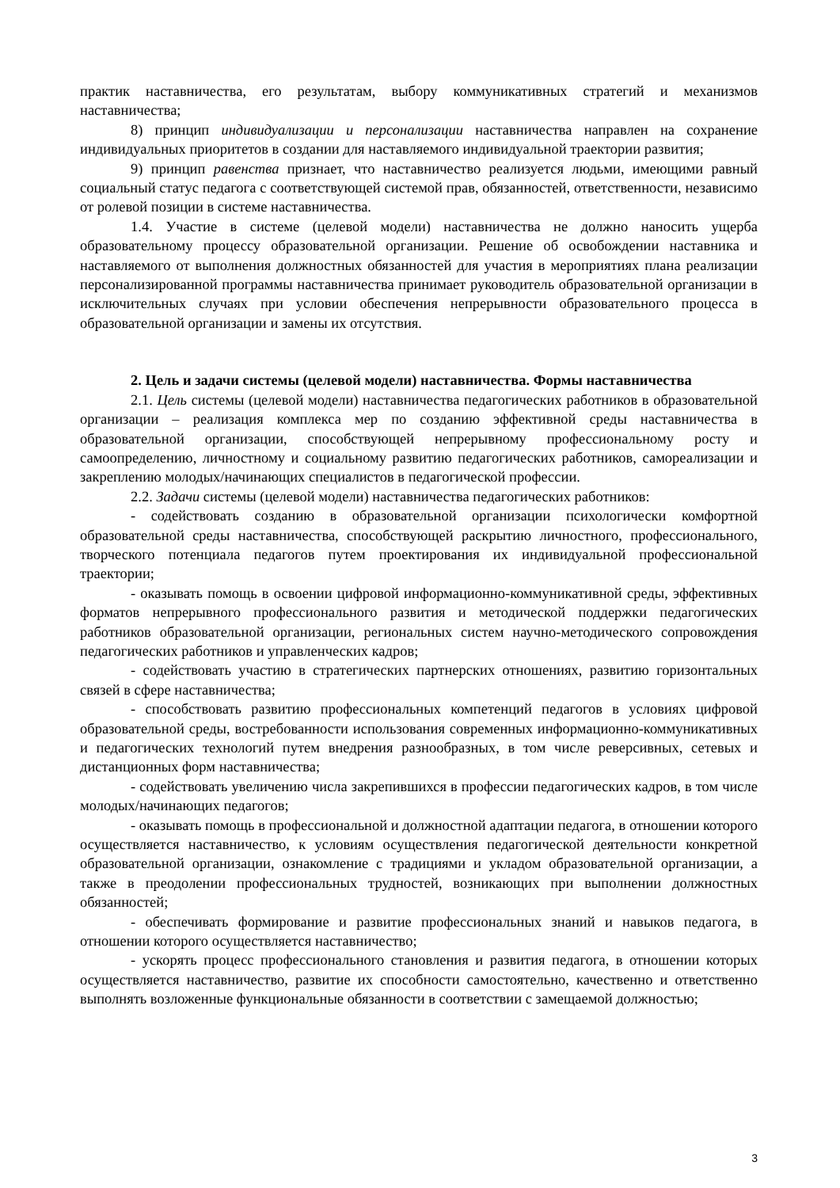практик наставничества, его результатам, выбору коммуникативных стратегий и механизмов наставничества;
8) принцип индивидуализации и персонализации наставничества направлен на сохранение индивидуальных приоритетов в создании для наставляемого индивидуальной траектории развития;
9) принцип равенства признает, что наставничество реализуется людьми, имеющими равный социальный статус педагога с соответствующей системой прав, обязанностей, ответственности, независимо от ролевой позиции в системе наставничества.
1.4. Участие в системе (целевой модели) наставничества не должно наносить ущерба образовательному процессу образовательной организации. Решение об освобождении наставника и наставляемого от выполнения должностных обязанностей для участия в мероприятиях плана реализации персонализированной программы наставничества принимает руководитель образовательной организации в исключительных случаях при условии обеспечения непрерывности образовательного процесса в образовательной организации и замены их отсутствия.
2. Цель и задачи системы (целевой модели) наставничества. Формы наставничества
2.1. Цель системы (целевой модели) наставничества педагогических работников в образовательной организации – реализация комплекса мер по созданию эффективной среды наставничества в образовательной организации, способствующей непрерывному профессиональному росту и самоопределению, личностному и социальному развитию педагогических работников, самореализации и закреплению молодых/начинающих специалистов в педагогической профессии.
2.2. Задачи системы (целевой модели) наставничества педагогических работников:
- содействовать созданию в образовательной организации психологически комфортной образовательной среды наставничества, способствующей раскрытию личностного, профессионального, творческого потенциала педагогов путем проектирования их индивидуальной профессиональной траектории;
- оказывать помощь в освоении цифровой информационно-коммуникативной среды, эффективных форматов непрерывного профессионального развития и методической поддержки педагогических работников образовательной организации, региональных систем научно-методического сопровождения педагогических работников и управленческих кадров;
- содействовать участию в стратегических партнерских отношениях, развитию горизонтальных связей в сфере наставничества;
- способствовать развитию профессиональных компетенций педагогов в условиях цифровой образовательной среды, востребованности использования современных информационно-коммуникативных и педагогических технологий путем внедрения разнообразных, в том числе реверсивных, сетевых и дистанционных форм наставничества;
- содействовать увеличению числа закрепившихся в профессии педагогических кадров, в том числе молодых/начинающих педагогов;
- оказывать помощь в профессиональной и должностной адаптации педагога, в отношении которого осуществляется наставничество, к условиям осуществления педагогической деятельности конкретной образовательной организации, ознакомление с традициями и укладом образовательной организации, а также в преодолении профессиональных трудностей, возникающих при выполнении должностных обязанностей;
- обеспечивать формирование и развитие профессиональных знаний и навыков педагога, в отношении которого осуществляется наставничество;
- ускорять процесс профессионального становления и развития педагога, в отношении которых осуществляется наставничество, развитие их способности самостоятельно, качественно и ответственно выполнять возложенные функциональные обязанности в соответствии с замещаемой должностью;
3